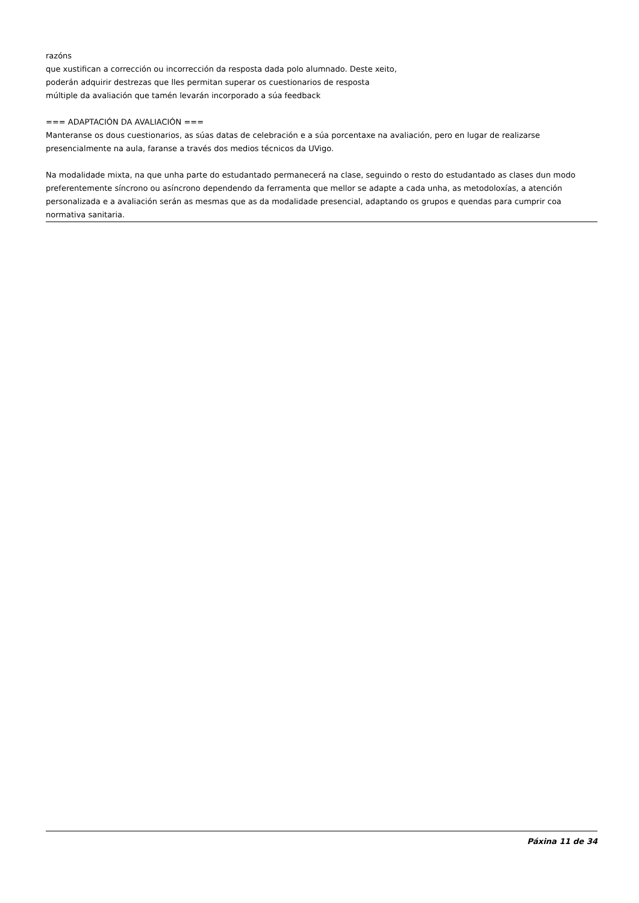razóns
que xustifican a corrección ou incorrección da resposta dada polo alumnado. Deste xeito,
poderán adquirir destrezas que lles permitan superar os cuestionarios de resposta
múltiple da avaliación que tamén levarán incorporado a súa feedback
=== ADAPTACIÓN DA AVALIACIÓN ===
Manteranse os dous cuestionarios, as súas datas de celebración e a súa porcentaxe na avaliación, pero en lugar de realizarse presencialmente na aula, faranse a través dos medios técnicos da UVigo.
Na modalidade mixta, na que unha parte do estudantado permanecerá na clase, seguindo o resto do estudantado as clases dun modo preferentemente síncrono ou asíncrono dependendo da ferramenta que mellor se adapte a cada unha, as metodoloxías, a atención personalizada e a avaliación serán as mesmas que as da modalidade presencial, adaptando os grupos e quendas para cumprir coa normativa sanitaria.
Páxina 11 de 34